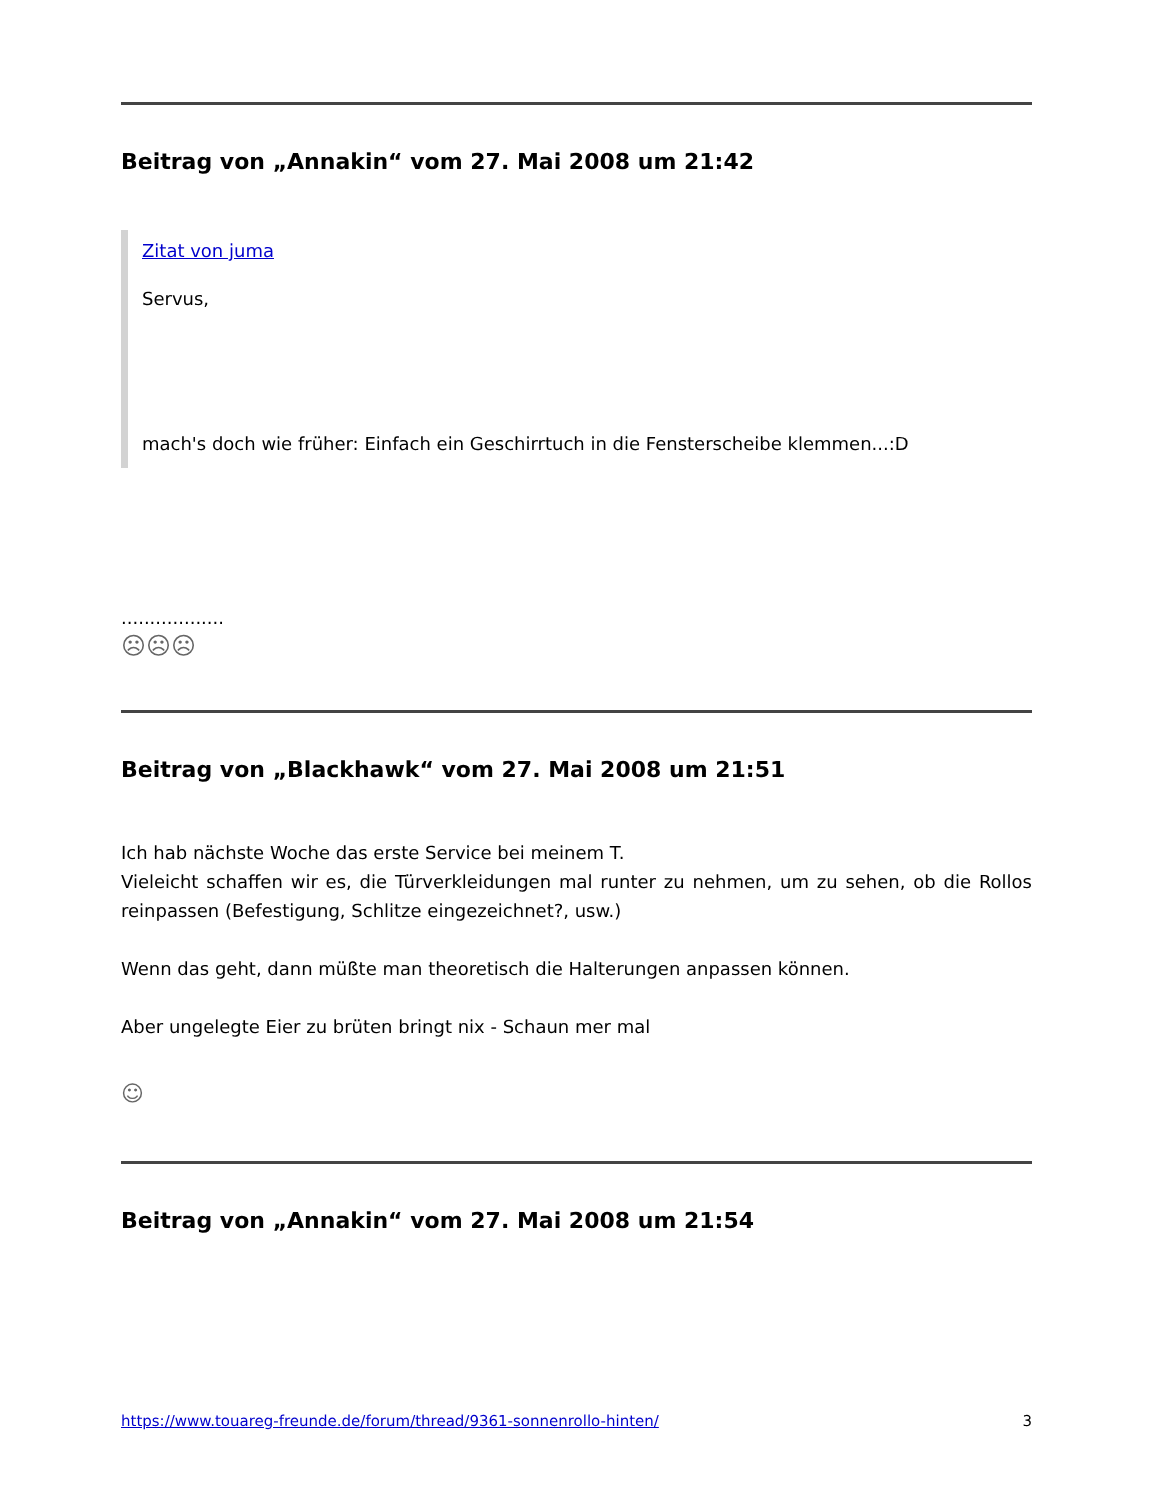Beitrag von „Annakin“ vom 27. Mai 2008 um 21:42
Zitat von juma
Servus,
mach's doch wie früher: Einfach ein Geschirrtuch in die Fensterscheibe klemmen...:D
..................
☹☹☹
Beitrag von „Blackhawk“ vom 27. Mai 2008 um 21:51
Ich hab nächste Woche das erste Service bei meinem T.
Vieleicht schaffen wir es, die Türverkleidungen mal runter zu nehmen, um zu sehen, ob die Rollos reinpassen (Befestigung, Schlitze eingezeichnet?, usw.)
Wenn das geht, dann müßte man theoretisch die Halterungen anpassen können.
Aber ungelegte Eier zu brüten bringt nix - Schaun mer mal
☺
Beitrag von „Annakin“ vom 27. Mai 2008 um 21:54
https://www.touareg-freunde.de/forum/thread/9361-sonnenrollo-hinten/ 3